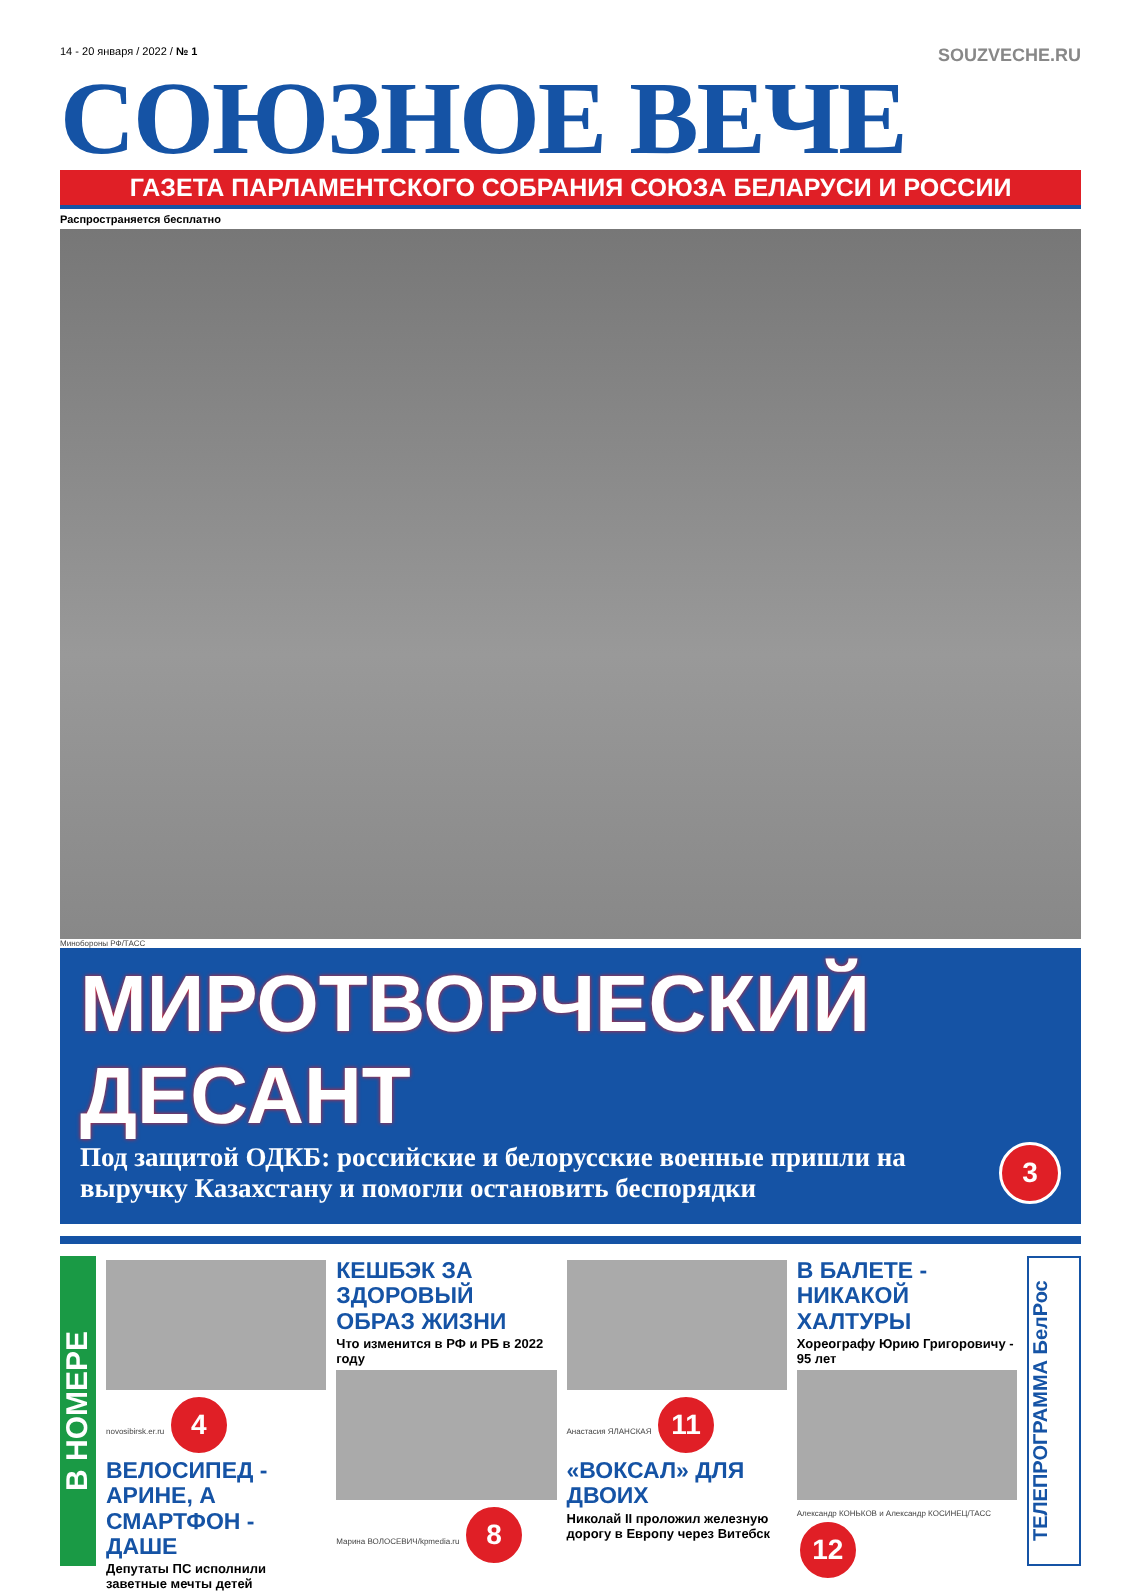14 - 20 января / 2022 / № 1 SOUZVECHE.RU
СОЮЗНОЕ ВЕЧЕ
ГАЗЕТА ПАРЛАМЕНТСКОГО СОБРАНИЯ СОЮЗА БЕЛАРУСИ И РОССИИ
Распространяется бесплатно
Минобороны РФ/ТАСС
МИРОТВОРЧЕСКИЙ ДЕСАНТ
Под защитой ОДКБ: российские и белорусские военные пришли на выручку Казахстану и помогли остановить беспорядки
3
В НОМЕРЕ
novosibirsk.er.ru 4
ВЕЛОСИПЕД - АРИНЕ, А СМАРТФОН - ДАШЕ
Депутаты ПС исполнили заветные мечты детей
КЕШБЭК ЗА ЗДОРОВЫЙ ОБРАЗ ЖИЗНИ
Что изменится в РФ и РБ в 2022 году
Марина ВОЛОСЕВИЧ/kpmedia.ru 8
Анастасия ЯЛАНСКАЯ 11
«ВОКСАЛ» ДЛЯ ДВОИХ
Николай II проложил железную дорогу в Европу через Витебск
В БАЛЕТЕ - НИКАКОЙ ХАЛТУРЫ
Хореографу Юрию Григоровичу - 95 лет
Александр КОНЬКОВ и Александр КОСИНЕЦ/ТАСС 12
ТЕЛЕПРОГРАММА БелРос